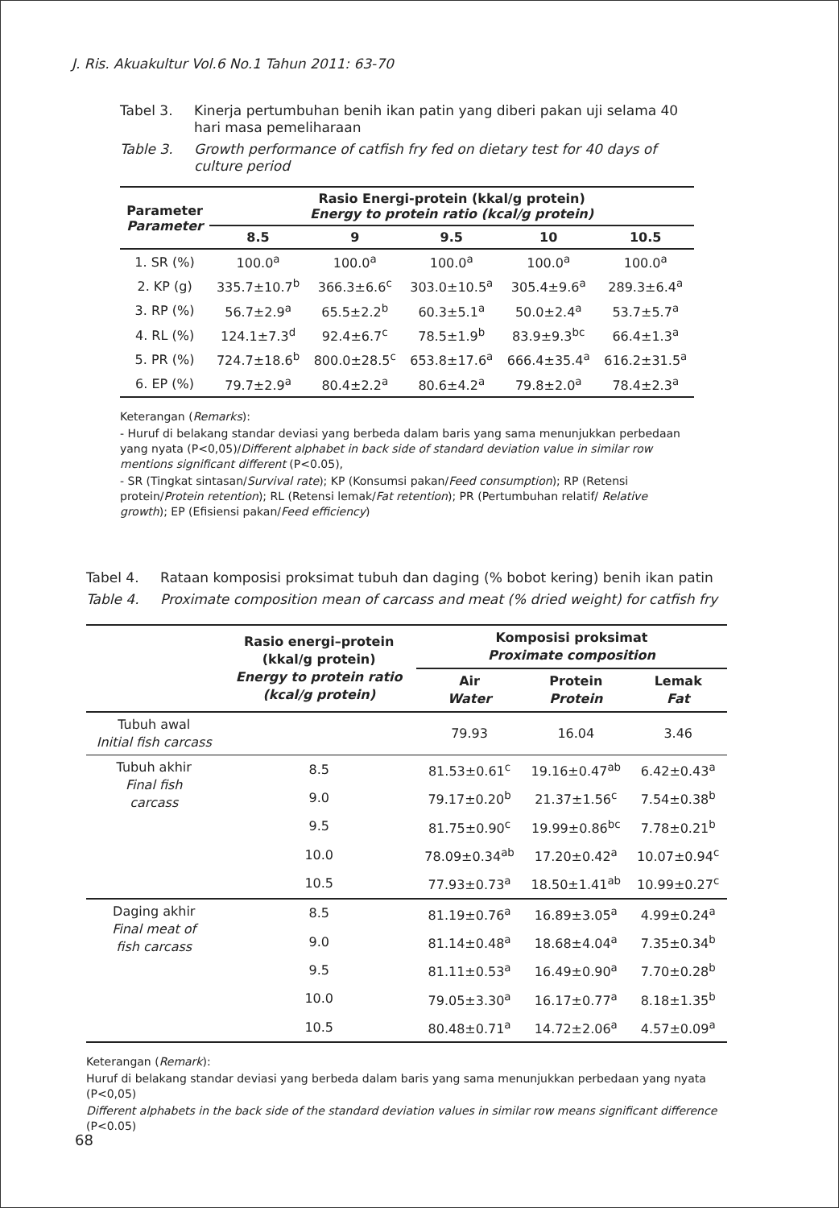J. Ris. Akuakultur Vol.6 No.1 Tahun 2011: 63-70
Tabel 3. Kinerja pertumbuhan benih ikan patin yang diberi pakan uji selama 40 hari masa pemeliharaan
Table 3. Growth performance of catfish fry fed on dietary test for 40 days of culture period
| Parameter Parameter | Rasio Energi-protein (kkal/g protein) Energy to protein ratio (kcal/g protein) | | | | |
| --- | --- | --- | --- | --- | --- |
| | 8.5 | 9 | 9.5 | 10 | 10.5 |
| 1. SR (%) | 100.0<sup>a</sup> | 100.0<sup>a</sup> | 100.0<sup>a</sup> | 100.0<sup>a</sup> | 100.0<sup>a</sup> |
| 2. KP (g) | 335.7±10.7<sup>b</sup> | 366.3±6.6<sup>c</sup> | 303.0±10.5<sup>a</sup> | 305.4±9.6<sup>a</sup> | 289.3±6.4<sup>a</sup> |
| 3. RP (%) | 56.7±2.9<sup>a</sup> | 65.5±2.2<sup>b</sup> | 60.3±5.1<sup>a</sup> | 50.0±2.4<sup>a</sup> | 53.7±5.7<sup>a</sup> |
| 4. RL (%) | 124.1±7.3<sup>d</sup> | 92.4±6.7<sup>c</sup> | 78.5±1.9<sup>b</sup> | 83.9±9.3<sup>bc</sup> | 66.4±1.3<sup>a</sup> |
| 5. PR (%) | 724.7±18.6<sup>b</sup> | 800.0±28.5<sup>c</sup> | 653.8±17.6<sup>a</sup> | 666.4±35.4<sup>a</sup> | 616.2±31.5<sup>a</sup> |
| 6. EP (%) | 79.7±2.9<sup>a</sup> | 80.4±2.2<sup>a</sup> | 80.6±4.2<sup>a</sup> | 79.8±2.0<sup>a</sup> | 78.4±2.3<sup>a</sup> |
Keterangan (Remarks):
- Huruf di belakang standar deviasi yang berbeda dalam baris yang sama menunjukkan perbedaan yang nyata (P<0,05)/Different alphabet in back side of standard deviation value in similar row mentions significant different (P<0.05),
- SR (Tingkat sintasan/Survival rate); KP (Konsumsi pakan/Feed consumption); RP (Retensi protein/Protein retention); RL (Retensi lemak/Fat retention); PR (Pertumbuhan relatif/ Relative growth); EP (Efisiensi pakan/Feed efficiency)
Tabel 4. Rataan komposisi proksimat tubuh dan daging (% bobot kering) benih ikan patin
Table 4. Proximate composition mean of carcass and meat (% dried weight) for catfish fry
| | Rasio energi–protein (kkal/g protein) Energy to protein ratio (kcal/g protein) | Komposisi proksimat Proximate composition | | |
| --- | --- | --- | --- | --- |
| | | Air Water | Protein Protein | Lemak Fat |
| Tubuh awal Initial fish carcass | | 79.93 | 16.04 | 3.46 |
| Tubuh akhir Final fish carcass | 8.5 | 81.53±0.61<sup>c</sup> | 19.16±0.47<sup>ab</sup> | 6.42±0.43<sup>a</sup> |
| | 9.0 | 79.17±0.20<sup>b</sup> | 21.37±1.56<sup>c</sup> | 7.54±0.38<sup>b</sup> |
| | 9.5 | 81.75±0.90<sup>c</sup> | 19.99±0.86<sup>bc</sup> | 7.78±0.21<sup>b</sup> |
| | 10.0 | 78.09±0.34<sup>ab</sup> | 17.20±0.42<sup>a</sup> | 10.07±0.94<sup>c</sup> |
| | 10.5 | 77.93±0.73<sup>a</sup> | 18.50±1.41<sup>ab</sup> | 10.99±0.27<sup>c</sup> |
| Daging akhir Final meat of fish carcass | 8.5 | 81.19±0.76<sup>a</sup> | 16.89±3.05<sup>a</sup> | 4.99±0.24<sup>a</sup> |
| | 9.0 | 81.14±0.48<sup>a</sup> | 18.68±4.04<sup>a</sup> | 7.35±0.34<sup>b</sup> |
| | 9.5 | 81.11±0.53<sup>a</sup> | 16.49±0.90<sup>a</sup> | 7.70±0.28<sup>b</sup> |
| | 10.0 | 79.05±3.30<sup>a</sup> | 16.17±0.77<sup>a</sup> | 8.18±1.35<sup>b</sup> |
| | 10.5 | 80.48±0.71<sup>a</sup> | 14.72±2.06<sup>a</sup> | 4.57±0.09<sup>a</sup> |
Keterangan (Remark):
Huruf di belakang standar deviasi yang berbeda dalam baris yang sama menunjukkan perbedaan yang nyata (P<0,05)
Different alphabets in the back side of the standard deviation values in similar row means significant difference (P<0.05)
68